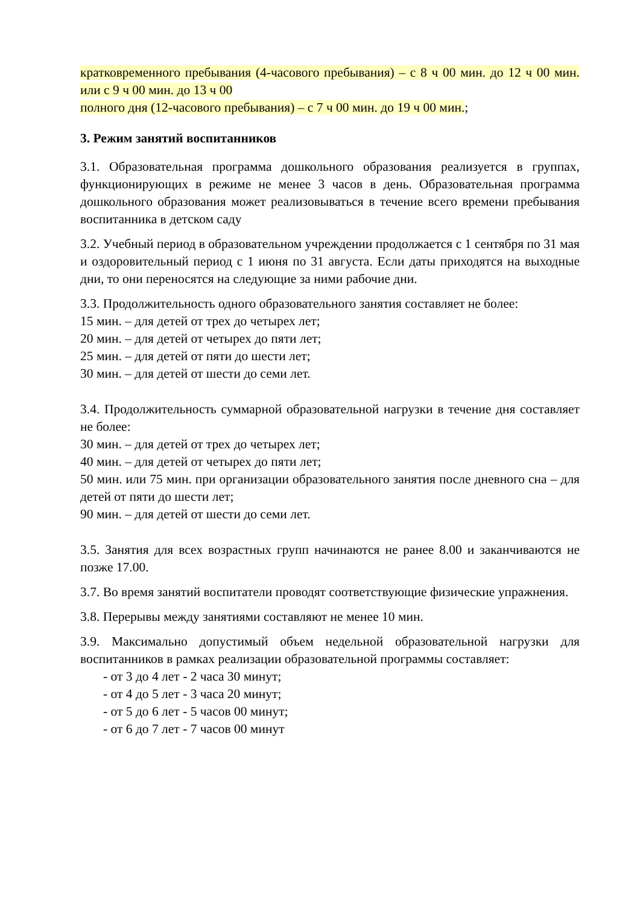кратковременного пребывания (4-часового пребывания) – с 8 ч 00 мин. до 12 ч 00 мин. или с 9 ч 00 мин. до 13 ч 00
полного дня (12-часового пребывания) – с 7 ч 00 мин. до 19 ч 00 мин.;
3. Режим занятий воспитанников
3.1. Образовательная программа дошкольного образования реализуется в группах, функционирующих в режиме не менее 3 часов в день. Образовательная программа дошкольного образования может реализовываться в течение всего времени пребывания воспитанника в детском саду
3.2. Учебный период в образовательном учреждении продолжается с 1 сентября по 31 мая и оздоровительный период с 1 июня по 31 августа. Если даты приходятся на выходные дни, то они переносятся на следующие за ними рабочие дни.
3.3. Продолжительность одного образовательного занятия составляет не более:
15 мин. – для детей от трех до четырех лет;
20 мин. – для детей от четырех до пяти лет;
25 мин. – для детей от пяти до шести лет;
30 мин. – для детей от шести до семи лет.
3.4. Продолжительность суммарной образовательной нагрузки в течение дня составляет не более:
30 мин. – для детей от трех до четырех лет;
40 мин. – для детей от четырех до пяти лет;
50 мин. или 75 мин. при организации образовательного занятия после дневного сна – для детей от пяти до шести лет;
90 мин. – для детей от шести до семи лет.
3.5. Занятия для всех возрастных групп начинаются не ранее 8.00 и заканчиваются не позже 17.00.
3.7. Во время занятий воспитатели проводят соответствующие физические упражнения.
3.8. Перерывы между занятиями составляют не менее 10 мин.
3.9. Максимально допустимый объем недельной образовательной нагрузки для воспитанников в рамках реализации образовательной программы составляет:
- от 3 до 4 лет - 2 часа 30 минут;
- от 4 до 5 лет - 3 часа 20 минут;
- от 5 до 6 лет - 5 часов 00 минут;
- от 6 до 7 лет - 7 часов 00 минут